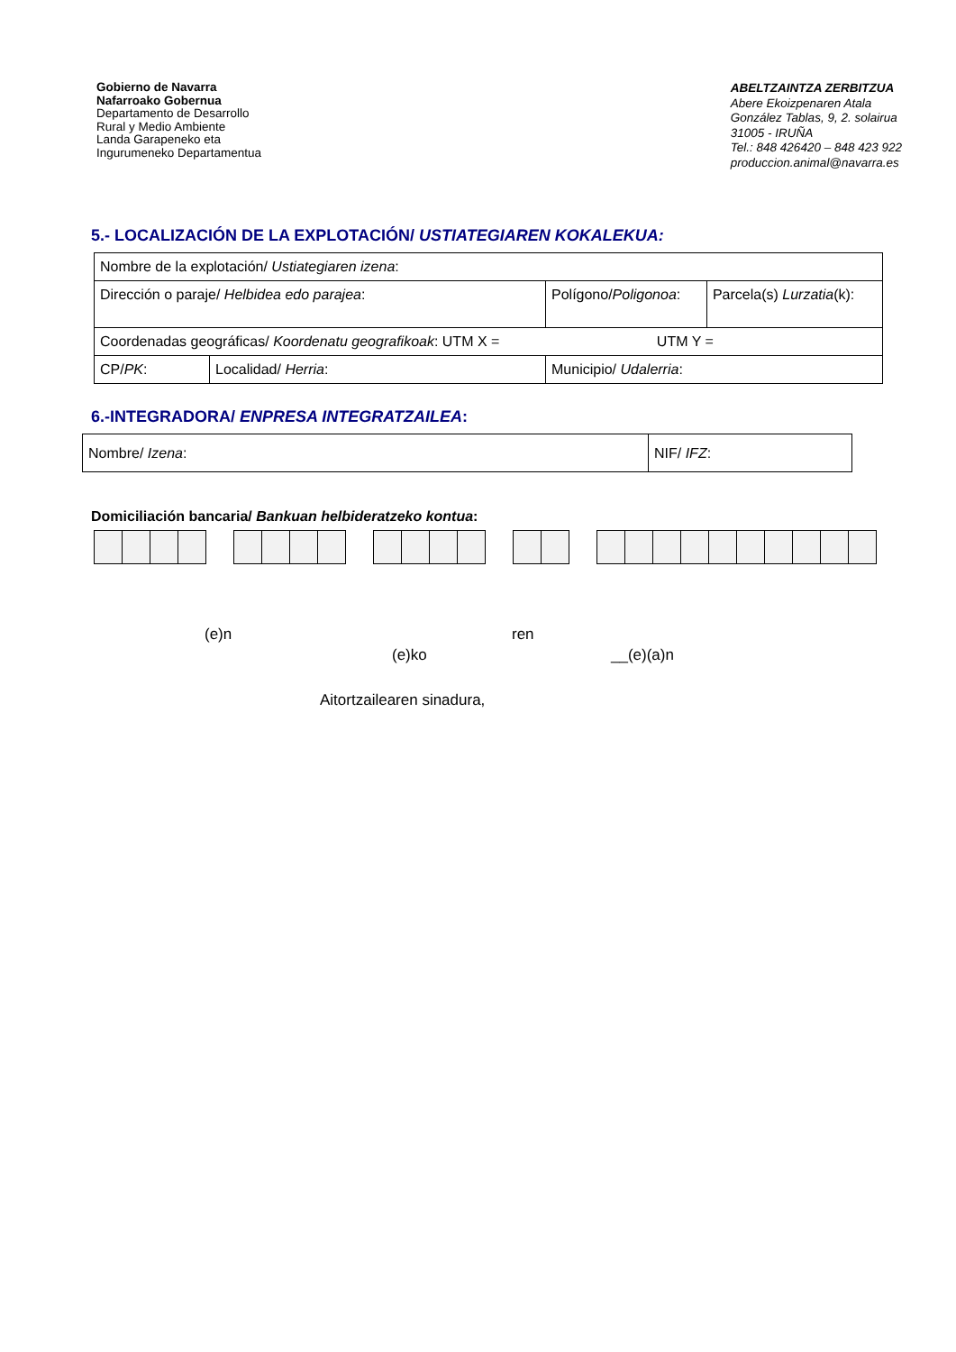Gobierno de Navarra
Nafarroako Gobernua
Departamento de Desarrollo
Rural y Medio Ambiente
Landa Garapeneko eta
Ingurumeneko Departamentua
ABELTZAINTZA ZERBITZUA
Abere Ekoizpenaren Atala
González Tablas, 9, 2. solairua
31005 - IRUÑA
Tel.: 848 426420 – 848 423 922
produccion.animal@navarra.es
5.- LOCALIZACIÓN DE LA EXPLOTACIÓN/ USTIATEGIAREN KOKALEKUA:
| Nombre de la explotación/ Ustiategiaren izena : | | | |
| Dirección o paraje/ Helbidea edo parajea : | | Polígono/ Poligonoa : | Parcela(s) Lurzatia (k): |
| Coordenadas geográficas/ Koordenatu geografikoak : UTM X = UTM Y = | | | |
| CP/ PK : | Localidad/ Herria : | Municipio/ Udalerria : | |
6.-INTEGRADORA/ ENPRESA INTEGRATZAILEA:
| Nombre/ Izena : | NIF/ IFZ : |
Domiciliación bancaria/ Bankuan helbideratzeko kontua:
(e)n ren
(e)ko __(e)(a)n
Aitortzailearen sinadura,